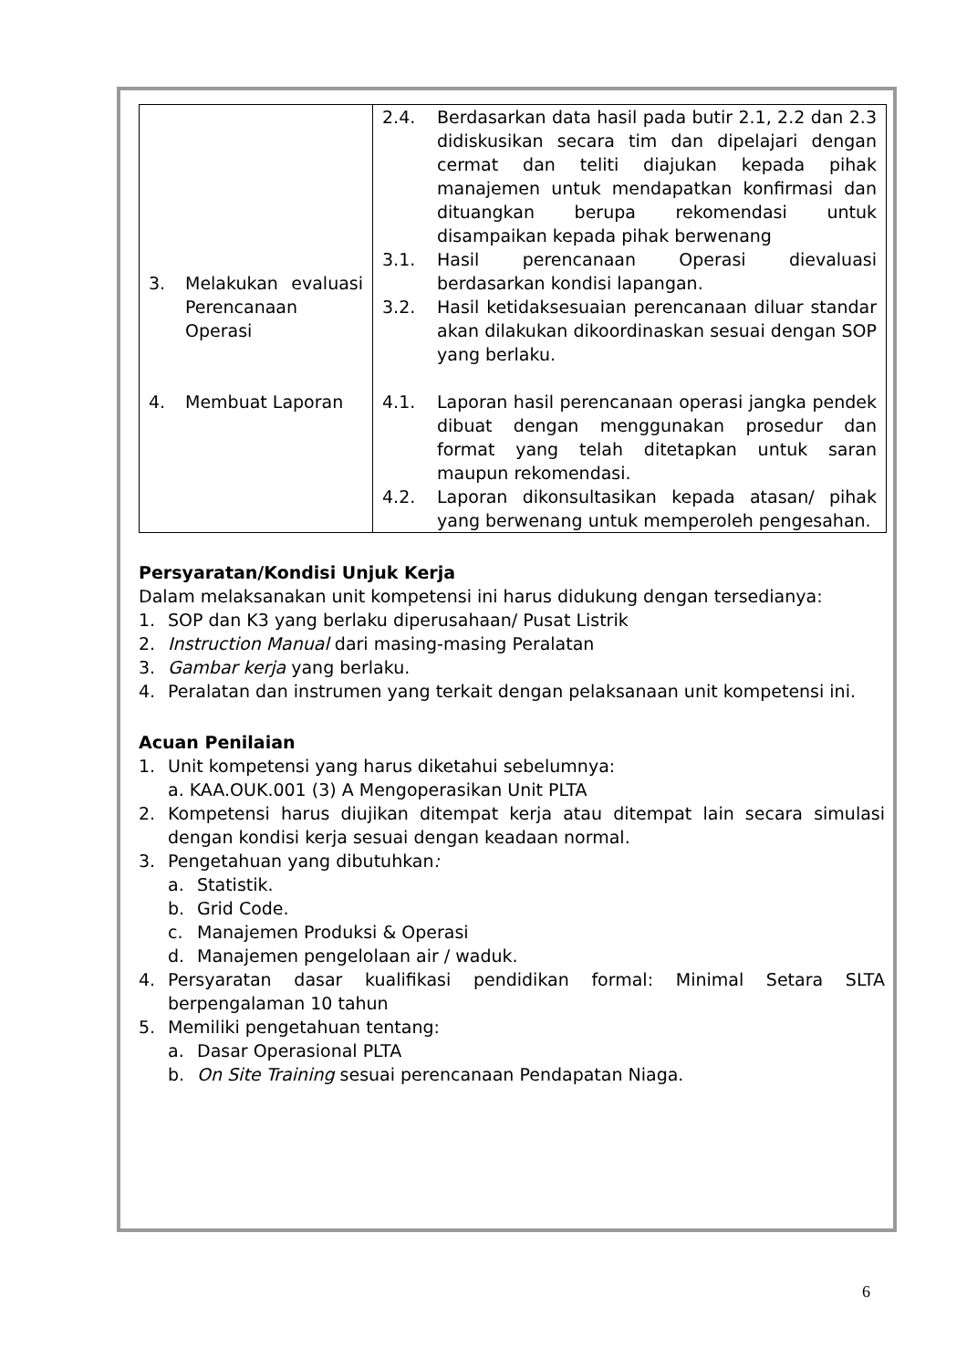| 3. Melakukan evaluasi Perencanaan Operasi 4. Membuat Laporan | 2.4. Berdasarkan data hasil pada butir 2.1, 2.2 dan 2.3 didiskusikan secara tim dan dipelajari dengan cermat dan teliti diajukan kepada pihak manajemen untuk mendapatkan konfirmasi dan dituangkan berupa rekomendasi untuk disampaikan kepada pihak berwenang 3.1. Hasil perencanaan Operasi dievaluasi berdasarkan kondisi lapangan. 3.2. Hasil ketidaksesuaian perencanaan diluar standar akan dilakukan dikoordinaskan sesuai dengan SOP yang berlaku. 4.1. Laporan hasil perencanaan operasi jangka pendek dibuat dengan menggunakan prosedur dan format yang telah ditetapkan untuk saran maupun rekomendasi. 4.2. Laporan dikonsultasikan kepada atasan/ pihak yang berwenang untuk memperoleh pengesahan. |
Persyaratan/Kondisi Unjuk Kerja
Dalam melaksanakan unit kompetensi ini harus didukung dengan tersedianya:
1. SOP dan K3 yang berlaku diperusahaan/ Pusat Listrik
2. Instruction Manual dari masing-masing Peralatan
3. Gambar kerja yang berlaku.
4. Peralatan dan instrumen yang terkait dengan pelaksanaan unit kompetensi ini.
Acuan Penilaian
1. Unit kompetensi yang harus diketahui sebelumnya:
a. KAA.OUK.001 (3) A Mengoperasikan Unit PLTA
2. Kompetensi harus diujikan ditempat kerja atau ditempat lain secara simulasi dengan kondisi kerja sesuai dengan keadaan normal.
3. Pengetahuan yang dibutuhkan:
a. Statistik.
b. Grid Code.
c. Manajemen Produksi & Operasi
d. Manajemen pengelolaan air / waduk.
4. Persyaratan dasar kualifikasi pendidikan formal: Minimal Setara SLTA berpengalaman 10 tahun
5. Memiliki pengetahuan tentang:
a. Dasar Operasional PLTA
b. On Site Training sesuai perencanaan Pendapatan Niaga.
6